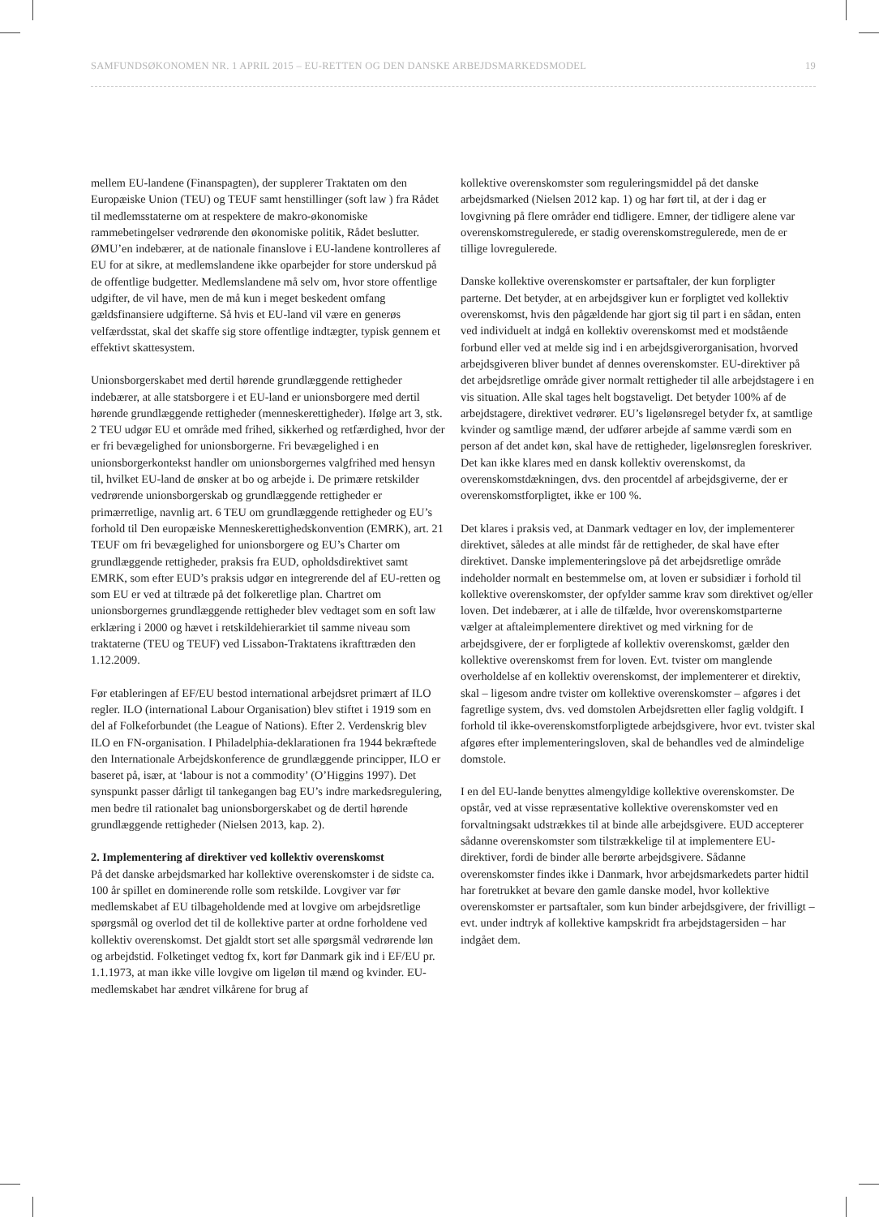SAMFUNDSØKONOMEN NR. 1 APRIL 2015 – EU-RETTEN OG DEN DANSKE ARBEJDSMARKEDSMODEL 19
mellem EU-landene (Finanspagten), der supplerer Traktaten om den Europæiske Union (TEU) og TEUF samt henstillinger (soft law ) fra Rådet til medlemsstaterne om at respektere de makro-økonomiske rammebetingelser vedrørende den økonomiske politik, Rådet beslutter. ØMU’en indebærer, at de nationale finanslove i EU-landene kontrolleres af EU for at sikre, at medlemslandene ikke oparbejder for store underskud på de offentlige budgetter. Medlemslandene må selv om, hvor store offentlige udgifter, de vil have, men de må kun i meget beskedent omfang gældsfinansiere udgifterne. Så hvis et EU-land vil være en generøs velfærdsstat, skal det skaffe sig store offentlige indtægter, typisk gennem et effektivt skattesystem.
Unionsborgerskabet med dertil hørende grundlæggende rettigheder indebærer, at alle statsborgere i et EU-land er unionsborgere med dertil hørende grundlæggende rettigheder (menneskerettigheder). Ifølge art 3, stk. 2 TEU udgør EU et område med frihed, sikkerhed og retfærdighed, hvor der er fri bevægelighed for unionsborgerne. Fri bevægelighed i en unionsborgerkontekst handler om unionsborgernes valgfrihed med hensyn til, hvilket EU-land de ønsker at bo og arbejde i. De primære retskilder vedrørende unionsborgerskab og grundlæggende rettigheder er primærretlige, navnlig art. 6 TEU om grundlæggende rettigheder og EU’s forhold til Den europæiske Menneskerettighedskonvention (EMRK), art. 21 TEUF om fri bevægelighed for unionsborgere og EU’s Charter om grundlæggende rettigheder, praksis fra EUD, opholdsdirektivet samt EMRK, som efter EUD’s praksis udgør en integrerende del af EU-retten og som EU er ved at tiltræde på det folkeretlige plan. Chartret om unionsborgernes grundlæggende rettigheder blev vedtaget som en soft law erklæring i 2000 og hævet i retskildehierarkiet til samme niveau som traktaterne (TEU og TEUF) ved Lissabon-Traktatens ikrafttræden den 1.12.2009.
Før etableringen af EF/EU bestod international arbejdsret primært af ILO regler. ILO (international Labour Organisation) blev stiftet i 1919 som en del af Folkeforbundet (the League of Nations). Efter 2. Verdenskrig blev ILO en FN-organisation. I Philadelphia-deklarationen fra 1944 bekræftede den Internationale Arbejdskonference de grundlæggende principper, ILO er baseret på, især, at ‘labour is not a commodity’ (O’Higgins 1997). Det synspunkt passer dårligt til tankegangen bag EU’s indre markedsregulering, men bedre til rationalet bag unionsborgerskabet og de dertil hørende grundlæggende rettigheder (Nielsen 2013, kap. 2).
2. Implementering af direktiver ved kollektiv overenskomst
På det danske arbejdsmarked har kollektive overenskomster i de sidste ca. 100 år spillet en dominerende rolle som retskilde. Lovgiver var før medlemskabet af EU tilbageholdende med at lovgive om arbejdsretlige spørgsmål og overlod det til de kollektive parter at ordne forholdene ved kollektiv overenskomst. Det gjaldt stort set alle spørgsmål vedrørende løn og arbejdstid. Folketinget vedtog fx, kort før Danmark gik ind i EF/EU pr. 1.1.1973, at man ikke ville lovgive om ligeløn til mænd og kvinder. EU-medlemskabet har ændret vilkårene for brug af
kollektive overenskomster som reguleringsmiddel på det danske arbejdsmarked (Nielsen 2012 kap. 1) og har ført til, at der i dag er lovgivning på flere områder end tidligere. Emner, der tidligere alene var overenskomstregulerede, er stadig overenskomstregulerede, men de er tillige lovregulerede.
Danske kollektive overenskomster er partsaftaler, der kun forpligter parterne. Det betyder, at en arbejdsgiver kun er forpligtet ved kollektiv overenskomst, hvis den pågældende har gjort sig til part i en sådan, enten ved individuelt at indgå en kollektiv overenskomst med et modstående forbund eller ved at melde sig ind i en arbejdsgiverorganisation, hvorved arbejdsgiveren bliver bundet af dennes overenskomster. EU-direktiver på det arbejdsretlige område giver normalt rettigheder til alle arbejdstagere i en vis situation. Alle skal tages helt bogstaveligt. Det betyder 100% af de arbejdstagere, direktivet vedrører. EU’s ligelønsregel betyder fx, at samtlige kvinder og samtlige mænd, der udfører arbejde af samme værdi som en person af det andet køn, skal have de rettigheder, ligelønsreglen foreskriver. Det kan ikke klares med en dansk kollektiv overenskomst, da overenskomstdækningen, dvs. den procentdel af arbejdsgiverne, der er overenskomstforpligtet, ikke er 100 %.
Det klares i praksis ved, at Danmark vedtager en lov, der implementerer direktivet, således at alle mindst får de rettigheder, de skal have efter direktivet. Danske implementeringslove på det arbejdsretlige område indeholder normalt en bestemmelse om, at loven er subsidiær i forhold til kollektive overenskomster, der opfylder samme krav som direktivet og/eller loven. Det indebærer, at i alle de tilfælde, hvor overenskomstparterne vælger at aftaleimplementere direktivet og med virkning for de arbejdsgivere, der er forpligtede af kollektiv overenskomst, gælder den kollektive overenskomst frem for loven. Evt. tvister om manglende overholdelse af en kollektiv overenskomst, der implementerer et direktiv, skal – ligesom andre tvister om kollektive overenskomster – afgøres i det fagretlige system, dvs. ved domstolen Arbejdsretten eller faglig voldgift. I forhold til ikke-overenskomstforpligtede arbejdsgivere, hvor evt. tvister skal afgøres efter implementeringsloven, skal de behandles ved de almindelige domstole.
I en del EU-lande benyttes almengyldige kollektive overenskomster. De opstår, ved at visse repræsentative kollektive overenskomster ved en forvaltningsakt udstrækkes til at binde alle arbejdsgivere. EUD accepterer sådanne overenskomster som tilstrækkelige til at implementere EU-direktiver, fordi de binder alle berørte arbejdsgivere. Sådanne overenskomster findes ikke i Danmark, hvor arbejdsmarkedets parter hidtil har foretrukket at bevare den gamle danske model, hvor kollektive overenskomster er partsaftaler, som kun binder arbejdsgivere, der frivilligt – evt. under indtryk af kollektive kampskridt fra arbejdstagersiden – har indgået dem.